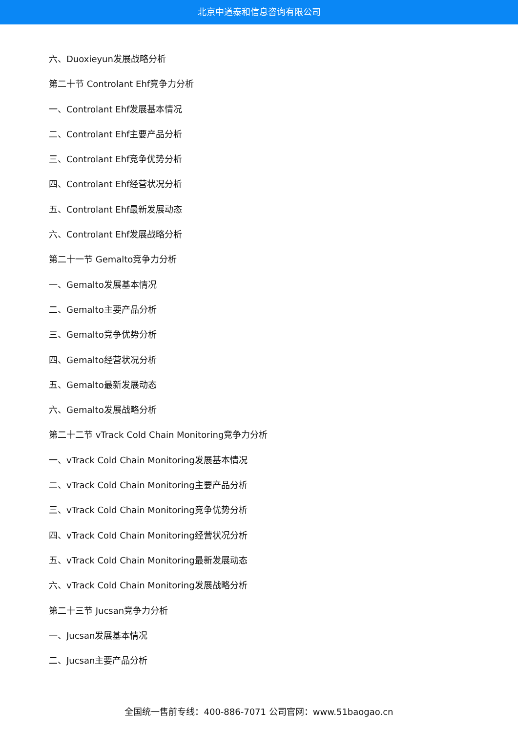北京中道泰和信息咨询有限公司
六、Duoxieyun发展战略分析
第二十节 Controlant Ehf竞争力分析
一、Controlant Ehf发展基本情况
二、Controlant Ehf主要产品分析
三、Controlant Ehf竞争优势分析
四、Controlant Ehf经营状况分析
五、Controlant Ehf最新发展动态
六、Controlant Ehf发展战略分析
第二十一节 Gemalto竞争力分析
一、Gemalto发展基本情况
二、Gemalto主要产品分析
三、Gemalto竞争优势分析
四、Gemalto经营状况分析
五、Gemalto最新发展动态
六、Gemalto发展战略分析
第二十二节 vTrack Cold Chain Monitoring竞争力分析
一、vTrack Cold Chain Monitoring发展基本情况
二、vTrack Cold Chain Monitoring主要产品分析
三、vTrack Cold Chain Monitoring竞争优势分析
四、vTrack Cold Chain Monitoring经营状况分析
五、vTrack Cold Chain Monitoring最新发展动态
六、vTrack Cold Chain Monitoring发展战略分析
第二十三节 Jucsan竞争力分析
一、Jucsan发展基本情况
二、Jucsan主要产品分析
全国统一售前专线：400-886-7071 公司官网：www.51baogao.cn